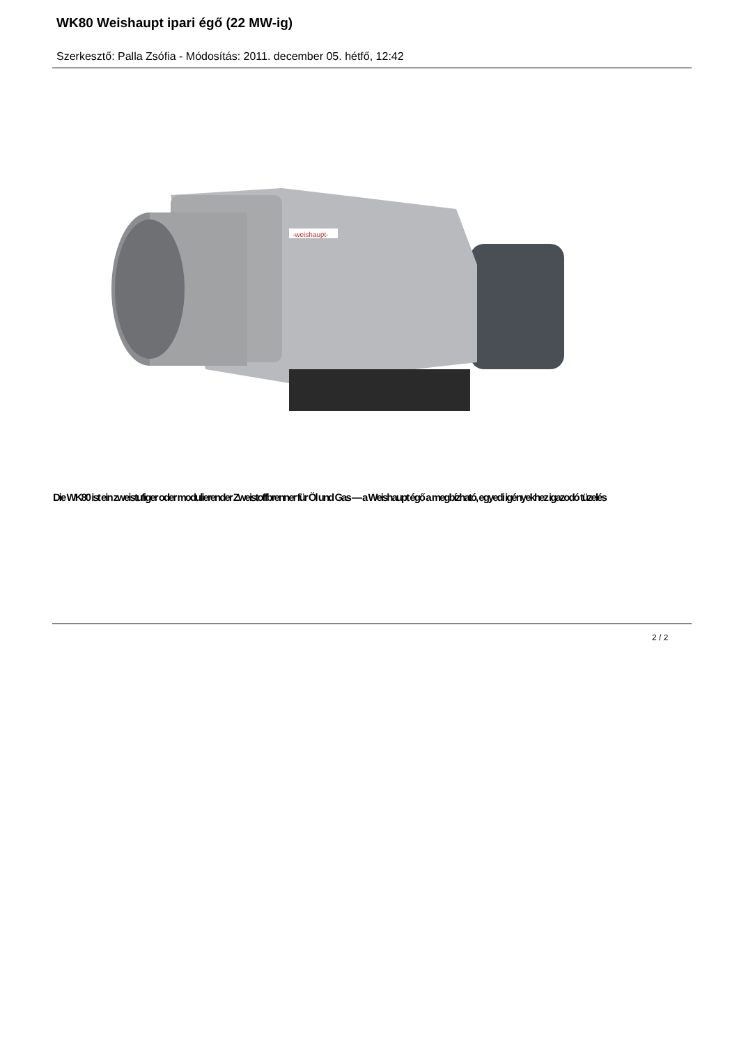WK80 Weishaupt ipari égő (22 MW-ig)
Szerkesztő: Palla Zsófia - Módosítás: 2011. december 05. hétfő, 12:42
-weishaupt-
Die WK80 ist ein zweistufiger oder modulierender Zweistoffbrenner für Öl und Gas — a Weishaupt égő a megbízható, egyedi igényekhez igazodó tüzelés
2 / 2